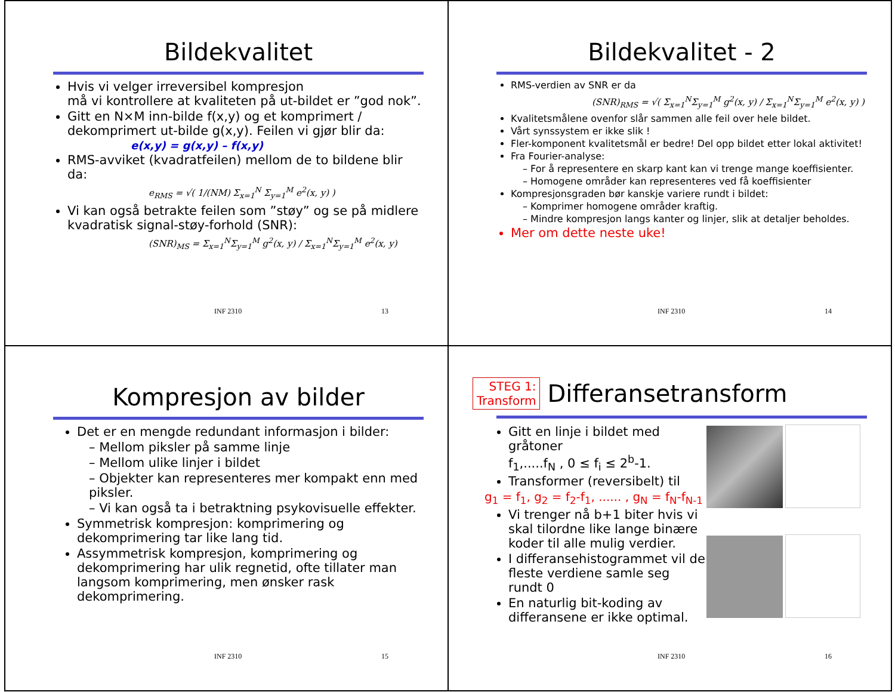Bildekvalitet
Hvis vi velger irreversibel kompresjon
må vi kontrollere at kvaliteten på ut-bildet er ”god nok”.
Gitt en N×M inn-bilde f(x,y) og et komprimert / dekomprimert ut-bilde g(x,y). Feilen vi gjør blir da:
e(x,y) = g(x,y) – f(x,y)
RMS-avviket (kvadratfeilen) mellom de to bildene blir da:
e<sub>RMS</sub> = √( 1/(NM) Σ<sub>x=1</sub><sup>N</sup> Σ<sub>y=1</sub><sup>M</sup> e<sup>2</sup>(x, y) )
Vi kan også betrakte feilen som ”støy” og se på midlere kvadratisk signal-støy-forhold (SNR):
(SNR)<sub>MS</sub> = Σ<sub>x=1</sub><sup>N</sup>Σ<sub>y=1</sub><sup>M</sup> g<sup>2</sup>(x, y) / Σ<sub>x=1</sub><sup>N</sup>Σ<sub>y=1</sub><sup>M</sup> e<sup>2</sup>(x, y)
INF 2310 13
Bildekvalitet - 2
RMS-verdien av SNR er da
(SNR)<sub>RMS</sub> = √( Σ<sub>x=1</sub><sup>N</sup>Σ<sub>y=1</sub><sup>M</sup> g<sup>2</sup>(x, y) / Σ<sub>x=1</sub><sup>N</sup>Σ<sub>y=1</sub><sup>M</sup> e<sup>2</sup>(x, y) )
Kvalitetsmålene ovenfor slår sammen alle feil over hele bildet.
Vårt synssystem er ikke slik !
Fler-komponent kvalitetsmål er bedre! Del opp bildet etter lokal aktivitet!
Fra Fourier-analyse:
– For å representere en skarp kant kan vi trenge mange koeffisienter.
– Homogene områder kan representeres ved få koeffisienter
Kompresjonsgraden bør kanskje variere rundt i bildet:
– Komprimer homogene områder kraftig.
– Mindre kompresjon langs kanter og linjer, slik at detaljer beholdes.
Mer om dette neste uke!
INF 2310 14
Kompresjon av bilder
Det er en mengde redundant informasjon i bilder:
– Mellom piksler på samme linje
– Mellom ulike linjer i bildet
– Objekter kan representeres mer kompakt enn med piksler.
– Vi kan også ta i betraktning psykovisuelle effekter.
Symmetrisk kompresjon: komprimering og dekomprimering tar like lang tid.
Assymmetrisk kompresjon, komprimering og dekomprimering har ulik regnetid, ofte tillater man langsom komprimering, men ønsker rask dekomprimering.
INF 2310 15
STEG 1:
Transform
Differansetransform
Gitt en linje i bildet med gråtoner
f<sub>1</sub>,.....f<sub>N</sub> , 0 ≤ f<sub>i</sub> ≤ 2<sup>b</sup>-1.
Transformer (reversibelt) til
g<sub>1</sub> = f<sub>1</sub>, g<sub>2</sub> = f<sub>2</sub>-f<sub>1</sub>, ...... , g<sub>N</sub> = f<sub>N</sub>-f<sub>N-1</sub>
Vi trenger nå b+1 biter hvis vi skal tilordne like lange binære koder til alle mulig verdier.
I differansehistogrammet vil de fleste verdiene samle seg rundt 0
En naturlig bit-koding av differansene er ikke optimal.
INF 2310 16